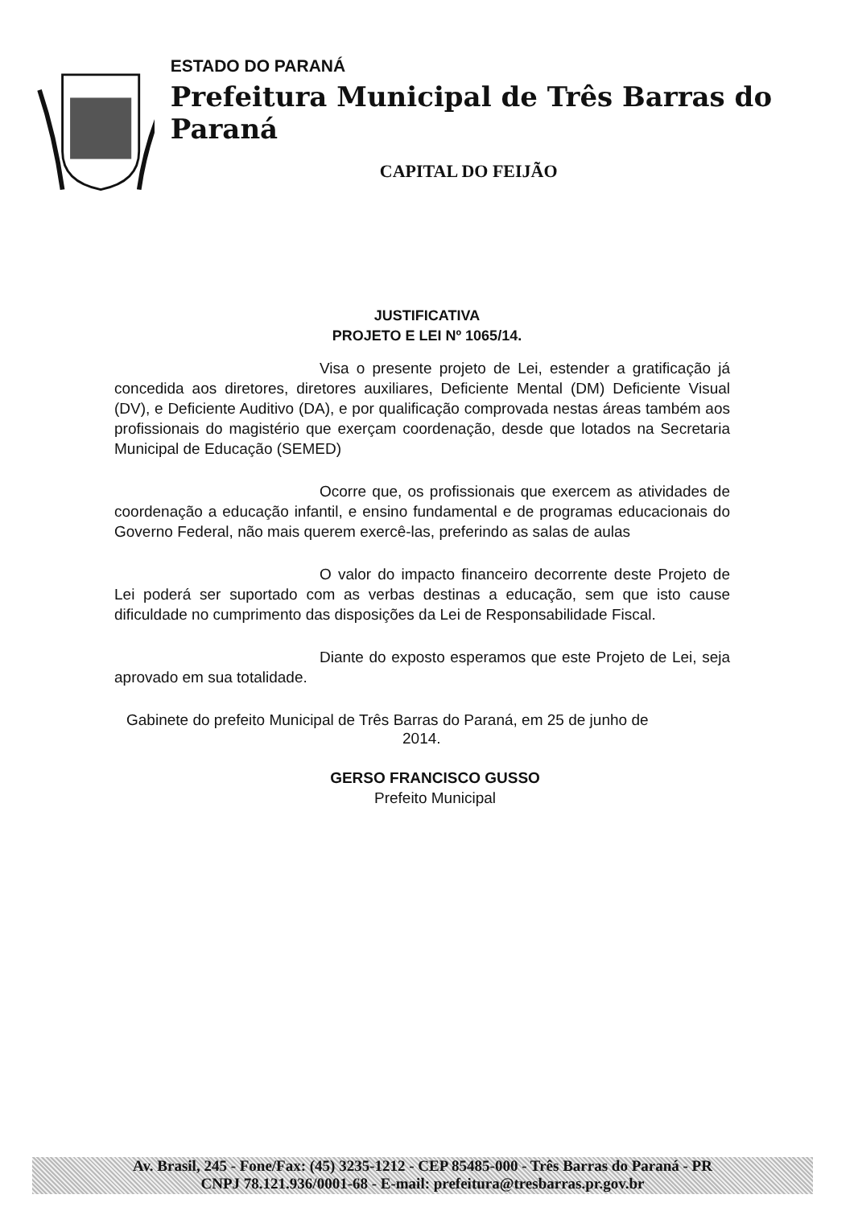ESTADO DO PARANÁ
Prefeitura Municipal de Três Barras do Paraná
CAPITAL DO FEIJÃO
JUSTIFICATIVA
PROJETO E LEI Nº 1065/14.
Visa o presente projeto de Lei, estender a gratificação já concedida aos diretores, diretores auxiliares, Deficiente Mental (DM) Deficiente Visual (DV), e Deficiente Auditivo (DA), e por qualificação comprovada nestas áreas também aos profissionais do magistério que exerçam coordenação, desde que lotados na Secretaria Municipal de Educação (SEMED)
Ocorre que, os profissionais que exercem as atividades de coordenação a educação infantil, e ensino fundamental e de programas educacionais do Governo Federal, não mais querem exercê-las, preferindo as salas de aulas
O valor do impacto financeiro decorrente deste Projeto de Lei poderá ser suportado com as verbas destinas a educação, sem que isto cause dificuldade no cumprimento das disposições da Lei de Responsabilidade Fiscal.
Diante do exposto esperamos que este Projeto de Lei, seja aprovado em sua totalidade.
Gabinete do prefeito Municipal de Três Barras do Paraná, em 25 de junho de
2014.
GERSO FRANCISCO GUSSO
Prefeito Municipal
Av. Brasil, 245 - Fone/Fax: (45) 3235-1212 - CEP 85485-000 - Três Barras do Paraná - PR
CNPJ 78.121.936/0001-68 - E-mail: prefeitura@tresbarras.pr.gov.br